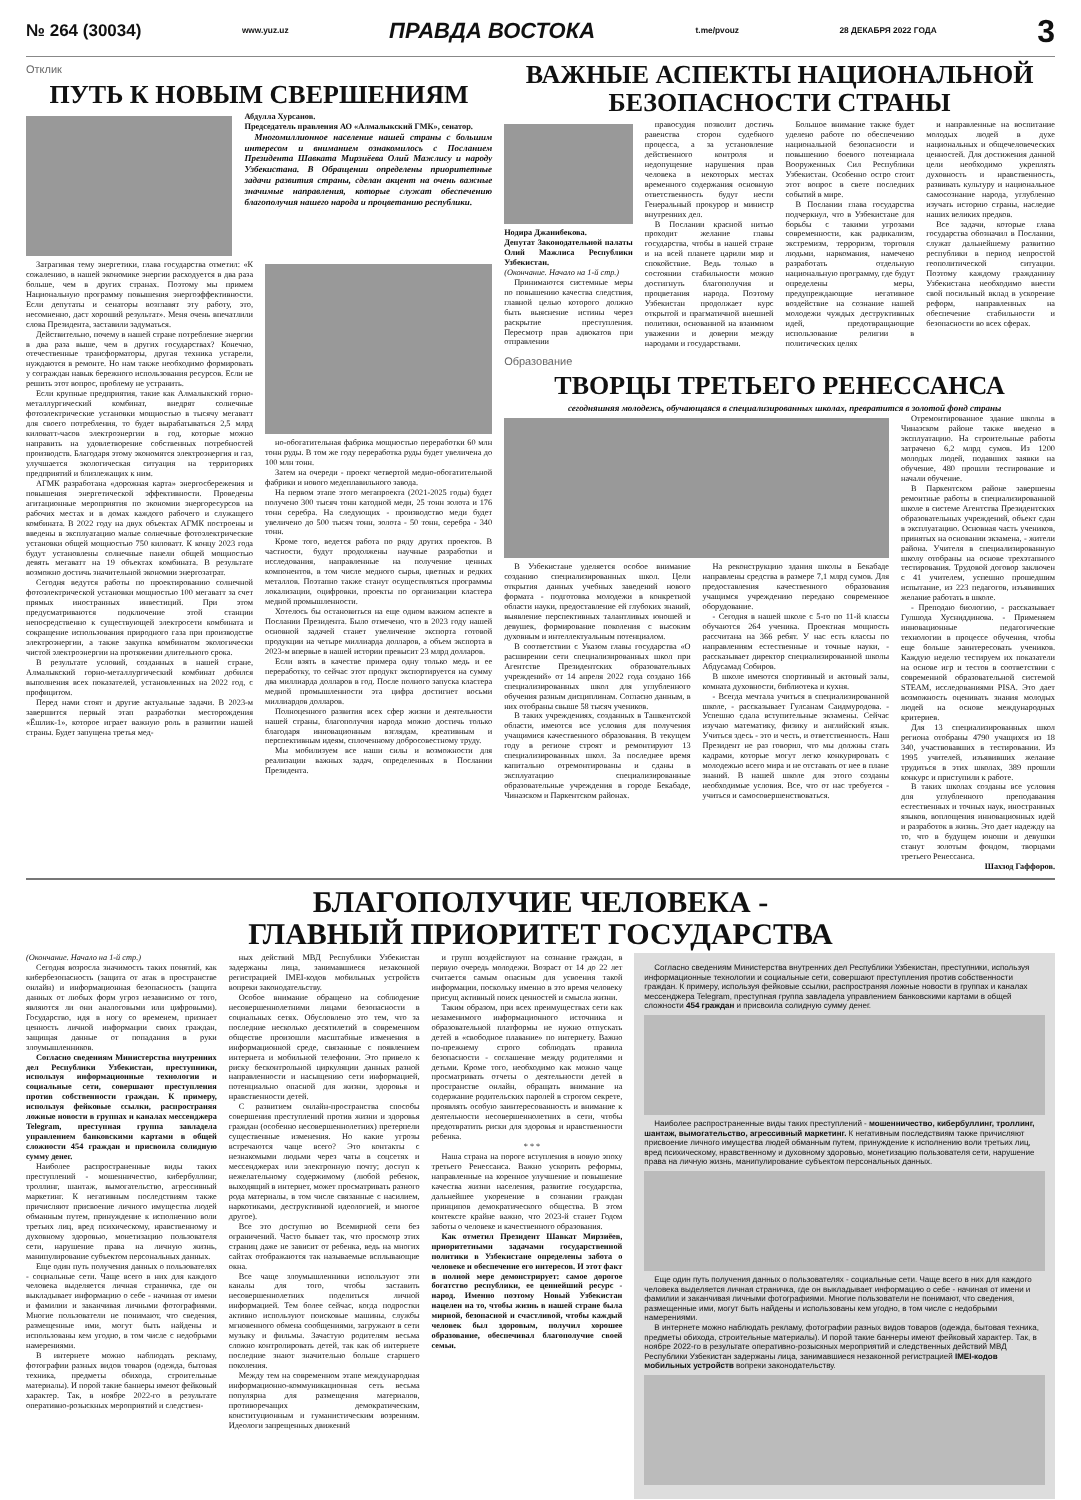№ 264 (30034) www.yuz.uz ПРАВДА ВОСТОКА t.me/pvouz 28 ДЕКАБРЯ 2022 ГОДА 3
Отклик
ПУТЬ К НОВЫМ СВЕРШЕНИЯМ
Абдулла Хурсанов.
Председатель правления АО «Алмалыкский ГМК», сенатор.
Многомиллионное население нашей страны с большим интересом и вниманием ознакомилось с Посланием Президента Шавката Мирзиёева Олий Мажлису и народу Узбекистана. В Обращении определены приоритетные задачи развития страны, сделан акцент на очень важные значимые направления, которые служат обеспечению благополучия нашего народа и процветанию республики.
Затрагивая тему энергетики, глава государства отметил: «К сожалению, в нашей экономике энергии расходуется в два раза больше, чем в других странах. Поэтому мы примем Национальную программу повышения энергоэффективности. Если депутаты и сенаторы возглавят эту работу, это, несомненно, даст хороший результат». Меня очень впечатлили слова Президента, заставили задуматься.
Действительно, почему в нашей стране потребление энергии в два раза выше, чем в других государствах? Конечно, отечественные трансформаторы, другая техника устарели, нуждаются в ремонте. Но нам также необходимо формировать у сограждан навык бережного использования ресурсов. Если не решить этот вопрос, проблему не устранить.
Если крупные предприятия, такие как Алмалыкский горно-металлургический комбинат, внедрят солнечные фотоэлектрические установки мощностью в тысячу мегаватт для своего потребления, то будет вырабатываться 2,5 млрд киловатт-часов электроэнергии в год, которые можно направить на удовлетворение собственных потребностей производств. Благодаря этому экономятся электроэнергия и газ, улучшается экологическая ситуация на территориях предприятий и близлежащих к ним.
АГМК разработана «дорожная карта» энергосбережения и повышения энергетической эффективности. Проведены агитационные мероприятия по экономии энергоресурсов на рабочих местах и в домах каждого рабочего и служащего комбината. В 2022 году на двух объектах АГМК построены и введены в эксплуатацию малые солнечные фотоэлектрические установки общей мощностью 750 киловатт. К концу 2023 года будут установлены солнечные панели общей мощностью девять мегаватт на 19 объектах комбината. В результате возможно достичь значительной экономии энергозатрат.
Сегодня ведутся работы по проектированию солнечной фотоэлектрической установки мощностью 100 мегаватт за счет прямых иностранных инвестиций. При этом предусматриваются подключение этой станции непосредственно к существующей электросети комбината и сокращение использования природного газа при производстве электроэнергии, а также закупка комбинатом экологически чистой электроэнергии на протяжении длительного срока.
В результате условий, созданных в нашей стране, Алмалыкский горно-металлургический комбинат добился выполнения всех показателей, установленных на 2022 год, с профицитом.
Перед нами стоят и другие актуальные задачи. В 2023-м завершится первый этап разработки месторождения «Ёшлик-1», которое играет важную роль в развитии нашей страны. Будет запущена третья мед-
но-обогатительная фабрика мощностью переработки 60 млн тонн руды. В том же году переработка руды будет увеличена до 100 млн тонн.
Затем на очереди - проект четвертой медно-обогатительной фабрики и нового медеплавильного завода.
На первом этапе этого мегапроекта (2021-2025 годы) будет получено 300 тысяч тонн катодной меди, 25 тонн золота и 176 тонн серебра. На следующих - производство меди будет увеличено до 500 тысяч тонн, золота - 50 тонн, серебра - 340 тонн.
Кроме того, ведется работа по ряду других проектов. В частности, будут продолжены научные разработки и исследования, направленные на получение ценных компонентов, в том числе медного сырья, цветных и редких металлов. Поэтапно также станут осуществляться программы локализации, оцифровки, проекты по организации кластера медной промышленности.
Хотелось бы остановиться на еще одном важном аспекте в Послании Президента. Было отмечено, что в 2023 году нашей основной задачей станет увеличение экспорта готовой продукции на четыре миллиарда долларов, а объем экспорта в 2023-м впервые в нашей истории превысит 23 млрд долларов.
Если взять в качестве примера одну только медь и ее переработку, то сейчас этот продукт экспортируется на сумму два миллиарда долларов в год. После полного запуска кластера медной промышленности эта цифра достигнет восьми миллиардов долларов.
Полноценного развития всех сфер жизни и деятельности нашей страны, благополучия народа можно достичь только благодаря инновационным взглядам, креативным и перспективным идеям, сплоченному добросовестному труду.
Мы мобилизуем все наши силы и возможности для реализации важных задач, определенных в Послании Президента.
ВАЖНЫЕ АСПЕКТЫ НАЦИОНАЛЬНОЙ БЕЗОПАСНОСТИ СТРАНЫ
Нодира Джанибекова.
Депутат Законодательной палаты Олий Мажлиса Республики Узбекистан.
(Окончание. Начало на 1-й стр.)
Принимаются системные меры по повышению качества следствия, главной целью которого должно быть выяснение истины через раскрытие преступления. Пересмотр прав адвокатов при отправлении
правосудия позволит достичь равенства сторон судебного процесса, а за установление действенного контроля и недопущение нарушения прав человека в некоторых местах временного содержания основную ответственность будут нести Генеральный прокурор и министр внутренних дел.
В Послании красной нитью проходит желание главы государства, чтобы в нашей стране и на всей планете царили мир и спокойствие. Ведь только в состоянии стабильности можно достигнуть благополучия и процветания народа. Поэтому Узбекистан продолжает курс открытой и прагматичной внешней политики, основанной на взаимном уважении и доверии между народами и государствами.
Большое внимание также будет уделено работе по обеспечению национальной безопасности и повышению боевого потенциала Вооруженных Сил Республики Узбекистан. Особенно остро стоит этот вопрос в свете последних событий в мире.
В Послании глава государства подчеркнул, что в Узбекистане для борьбы с такими угрозами современности, как радикализм, экстремизм, терроризм, торговля людьми, наркомания, намечено разработать отдельную национальную программу, где будут определены меры, предупреждающие негативное воздействие на сознание нашей молодежи чуждых деструктивных идей, предотвращающие использование религии в политических целях
и направленные на воспитание молодых людей в духе национальных и общечеловеческих ценностей. Для достижения данной цели необходимо укреплять духовность и нравственность, развивать культуру и национальное самосознание народа, углубленно изучать историю страны, наследие наших великих предков.
Все задачи, которые глава государства обозначил в Послании, служат дальнейшему развитию республики в период непростой геополитической ситуации. Поэтому каждому гражданину Узбекистана необходимо внести свой посильный вклад в ускорение реформ, направленных на обеспечение стабильности и безопасности во всех сферах.
Образование
ТВОРЦЫ ТРЕТЬЕГО РЕНЕССАНСА
сегодняшняя молодежь, обучающаяся в специализированных школах, превратится в золотой фонд страны
В Узбекистане уделяется особое внимание созданию специализированных школ. Цели открытия данных учебных заведений нового формата - подготовка молодежи в конкретной области науки, предоставление ей глубоких знаний, выявление перспективных талантливых юношей и девушек, формирование поколения с высоким духовным и интеллектуальным потенциалом.
В соответствии с Указом главы государства «О расширении сети специализированных школ при Агентстве Президентских образовательных учреждений» от 14 апреля 2022 года создано 166 специализированных школ для углубленного обучения разным дисциплинам. Согласно данным, в них отобраны свыше 58 тысяч учеников.
В таких учреждениях, созданных в Ташкентской области, имеются все условия для получения учащимися качественного образования. В текущем году в регионе строят и ремонтируют 13 специализированных школ. За последнее время капитально отремонтированы и сданы в эксплуатацию специализированные образовательные учреждения в городе Бекабаде, Чиназском и Паркентском районах.
На реконструкцию здания школы в Бекабаде направлены средства в размере 7,1 млрд сумов. Для предоставления качественного образования учащимся учреждению передано современное оборудование.
- Сегодня в нашей школе с 5-го по 11-й классы обучаются 264 ученика. Проектная мощность рассчитана на 366 ребят. У нас есть классы по направлениям естественные и точные науки, - рассказывает директор специализированной школы Абдусамад Собиров.
В школе имеются спортивный и актовый залы, комната духовности, библиотека и кухня.
- Всегда мечтала учиться в специализированной школе, - рассказывает Гулсанам Саидмуродова. - Успешно сдала вступительные экзамены. Сейчас изучаю математику, физику и английский язык. Учиться здесь - это и честь, и ответственность. Наш Президент не раз говорил, что мы должны стать кадрами, которые могут легко конкурировать с молодежью всего мира и не отставать от нее в плане знаний. В нашей школе для этого созданы необходимые условия. Все, что от нас требуется - учиться и самосовершенствоваться.
Отремонтированное здание школы в Чиназском районе также введено в эксплуатацию. На строительные работы затрачено 6,2 млрд сумов. Из 1200 молодых людей, подавших заявки на обучение, 480 прошли тестирование и начали обучение.
В Паркентском районе завершены ремонтные работы в специализированной школе в системе Агентства Президентских образовательных учреждений, объект сдан в эксплуатацию. Основная часть учеников, принятых на основании экзамена, - жители района. Учителя в специализированную школу отобраны на основе трехэтапного тестирования. Трудовой договор заключен с 41 учителем, успешно прошедшим испытание, из 223 педагогов, изъявивших желание работать в школе.
- Преподаю биологию, - рассказывает Гулшода Хусниддинова. - Применяем инновационные педагогические технологии в процессе обучения, чтобы еще больше заинтересовать учеников. Каждую неделю тестируем их показатели на основе игр и тестов в соответствии с современной образовательной системой STEAM, исследованиями PISA. Это дает возможность оценивать знания молодых людей на основе международных критериев.
Для 13 специализированных школ региона отобраны 4790 учащихся из 18 340, участвовавших в тестировании. Из 1995 учителей, изъявивших желание трудиться в этих школах, 389 прошли конкурс и приступили к работе.
В таких школах созданы все условия для углубленного преподавания естественных и точных наук, иностранных языков, воплощения инновационных идей и разработок в жизнь. Это дает надежду на то, что в будущем юноши и девушки станут золотым фондом, творцами третьего Ренессанса.
Шахзод Гаффоров.
БЛАГОПОЛУЧИЕ ЧЕЛОВЕКА -
ГЛАВНЫЙ ПРИОРИТЕТ ГОСУДАРСТВА
(Окончание. Начало на 1-й стр.)
Сегодня возросла значимость таких понятий, как кибербезопасность (защита от атак в пространстве онлайн) и информационная безопасность (защита данных от любых форм угроз независимо от того, являются ли они аналоговыми или цифровыми). Государство, идя в ногу со временем, признает ценность личной информации своих граждан, защищая данные от попадания в руки злоумышленников.
Согласно сведениям Министерства внутренних дел Республики Узбекистан, преступники, используя информационные технологии и социальные сети, совершают преступления против собственности граждан. К примеру, используя фейковые ссылки, распространяя ложные новости в группах и каналах мессенджера Telegram, преступная группа завладела управлением банковскими картами в общей сложности 454 граждан и присвоила солидную сумму денег.
Наиболее распространенные виды таких преступлений - мошенничество, кибербуллинг, троллинг, шантаж, вымогательство, агрессивный маркетинг. К негативным последствиям также причисляют присвоение личного имущества людей обманным путем, принуждение к исполнению воли третьих лиц, вред психическому, нравственному и духовному здоровью, монетизацию пользователя сети, нарушение права на личную жизнь, манипулирование субъектом персональных данных.
Еще один путь получения данных о пользователях - социальные сети. Чаще всего в них для каждого человека выделяется личная страничка, где он выкладывает информацию о себе - начиная от имени и фамилии и заканчивая личными фотографиями. Многие пользователи не понимают, что сведения, размещенные ими, могут быть найдены и использованы кем угодно, в том числе с недобрыми намерениями.
В интернете можно наблюдать рекламу, фотографии разных видов товаров (одежда, бытовая техника, предметы обихода, строительные материалы). И порой такие баннеры имеют фейковый характер. Так, в ноябре 2022-го в результате оперативно-розыскных мероприятий и следствен-
ных действий МВД Республики Узбекистан задержаны лица, занимавшиеся незаконной регистрацией IMEI-кодов мобильных устройств вопреки законодательству.
Особое внимание обращено на соблюдение несовершеннолетними лицами безопасности в социальных сетях. Обусловлено это тем, что за последние несколько десятилетий в современном обществе произошли масштабные изменения в информационной среде, связанные с появлением интернета и мобильной телефонии. Это привело к риску бесконтрольной циркуляции данных разной направленности и насыщению сети информацией, потенциально опасной для жизни, здоровья и нравственности детей.
С развитием онлайн-пространства способы совершения преступлений против жизни и здоровья граждан (особенно несовершеннолетних) претерпели существенные изменения. Но какие угрозы встречаются чаще всего? Это контакты с незнакомыми людьми через чаты в соцсетях и мессенджерах или электронную почту; доступ к нежелательному содержимому (любой ребенок, выходящий в интернет, может просматривать разного рода материалы, в том числе связанные с насилием, наркотиками, деструктивной идеологией, и многое другое).
Все это доступно во Всемирной сети без ограничений. Часто бывает так, что просмотр этих страниц даже не зависит от ребенка, ведь на многих сайтах отображаются так называемые всплывающие окна.
Все чаще злоумышленники используют эти каналы для того, чтобы заставить несовершеннолетних поделиться личной информацией. Тем более сейчас, когда подростки активно используют поисковые машины, службы мгновенного обмена сообщениями, загружают в сети музыку и фильмы. Зачастую родителям весьма сложно контролировать детей, так как об интернете последние знают значительно больше старшего поколения.
Между тем на современном этапе международная информационно-коммуникационная сеть весьма популярна для размещения материалов, противоречащих демократическим, конституционным и гуманистическим возрениям. Идеологи запрещенных движений
и групп воздействуют на сознание граждан, в первую очередь молодежи. Возраст от 14 до 22 лет считается самым опасным для усвоения такой информации, поскольку именно в это время человеку присущ активный поиск ценностей и смысла жизни.
Таким образом, при всех преимуществах сети как незаменимого информационного источника и образовательной платформы не нужно отпускать детей в «свободное плавание» по интернету. Важно по-прежнему строго соблюдать правила безопасности - соглашение между родителями и детьми. Кроме того, необходимо как можно чаще просматривать отчеты о деятельности детей в пространстве онлайн, обращать внимание на содержание родительских паролей в строгом секрете, проявлять особую заинтересованность и внимание к деятельности несовершеннолетних в сети, чтобы предотвратить риски для здоровья и нравственности ребенка.
* * *
Наша страна на пороге вступления в новую эпоху третьего Ренессанса. Важно ускорить реформы, направленные на коренное улучшение и повышение качества жизни населения, развитие государства, дальнейшее укоренение в сознании граждан принципов демократического общества. В этом контексте крайне важно, что 2023-й станет Годом заботы о человеке и качественного образования.
Как отметил Президент Шавкат Мирзиёев, приоритетными задачами государственной политики в Узбекистане определены забота о человеке и обеспечение его интересов. И этот факт в полной мере демонстрирует: самое дорогое богатство республики, ее ценнейший ресурс - народ. Именно поэтому Новый Узбекистан нацелен на то, чтобы жизнь в нашей стране была мирной, безопасной и счастливой, чтобы каждый человек был здоровым, получил хорошее образование, обеспечивал благополучие своей семьи.
Согласно сведениям Министерства внутренних дел Республики Узбекистан, преступники, используя информационные технологии и социальные сети, совершают преступления против собственности граждан. К примеру, используя фейковые ссылки, распространяя ложные новости в группах и каналах мессенджера Telegram, преступная группа завладела управлением банковскими картами в общей сложности 454 граждан и присвоила солидную сумму денег.
Наиболее распространенные виды таких преступлений - мошенничество, кибербуллинг, троллинг, шантаж, вымогательство, агрессивный маркетинг. К негативным последствиям также причисляют присвоение личного имущества людей обманным путем, принуждение к исполнению воли третьих лиц, вред психическому, нравственному и духовному здоровью, монетизацию пользователя сети, нарушение права на личную жизнь, манипулирование субъектом персональных данных.
Еще один путь получения данных о пользователях - социальные сети. Чаще всего в них для каждого человека выделяется личная страничка, где он выкладывает информацию о себе - начиная от имени и фамилии и заканчивая личными фотографиями. Многие пользователи не понимают, что сведения, размещенные ими, могут быть найдены и использованы кем угодно, в том числе с недобрыми намерениями.
В интернете можно наблюдать рекламу, фотографии разных видов товаров (одежда, бытовая техника, предметы обихода, строительные материалы). И порой такие баннеры имеют фейковый характер. Так, в ноябре 2022-го в результате оперативно-розыскных мероприятий и следственных действий МВД Республики Узбекистан задержаны лица, занимавшиеся незаконной регистрацией IMEI-кодов мобильных устройств вопреки законодательству.